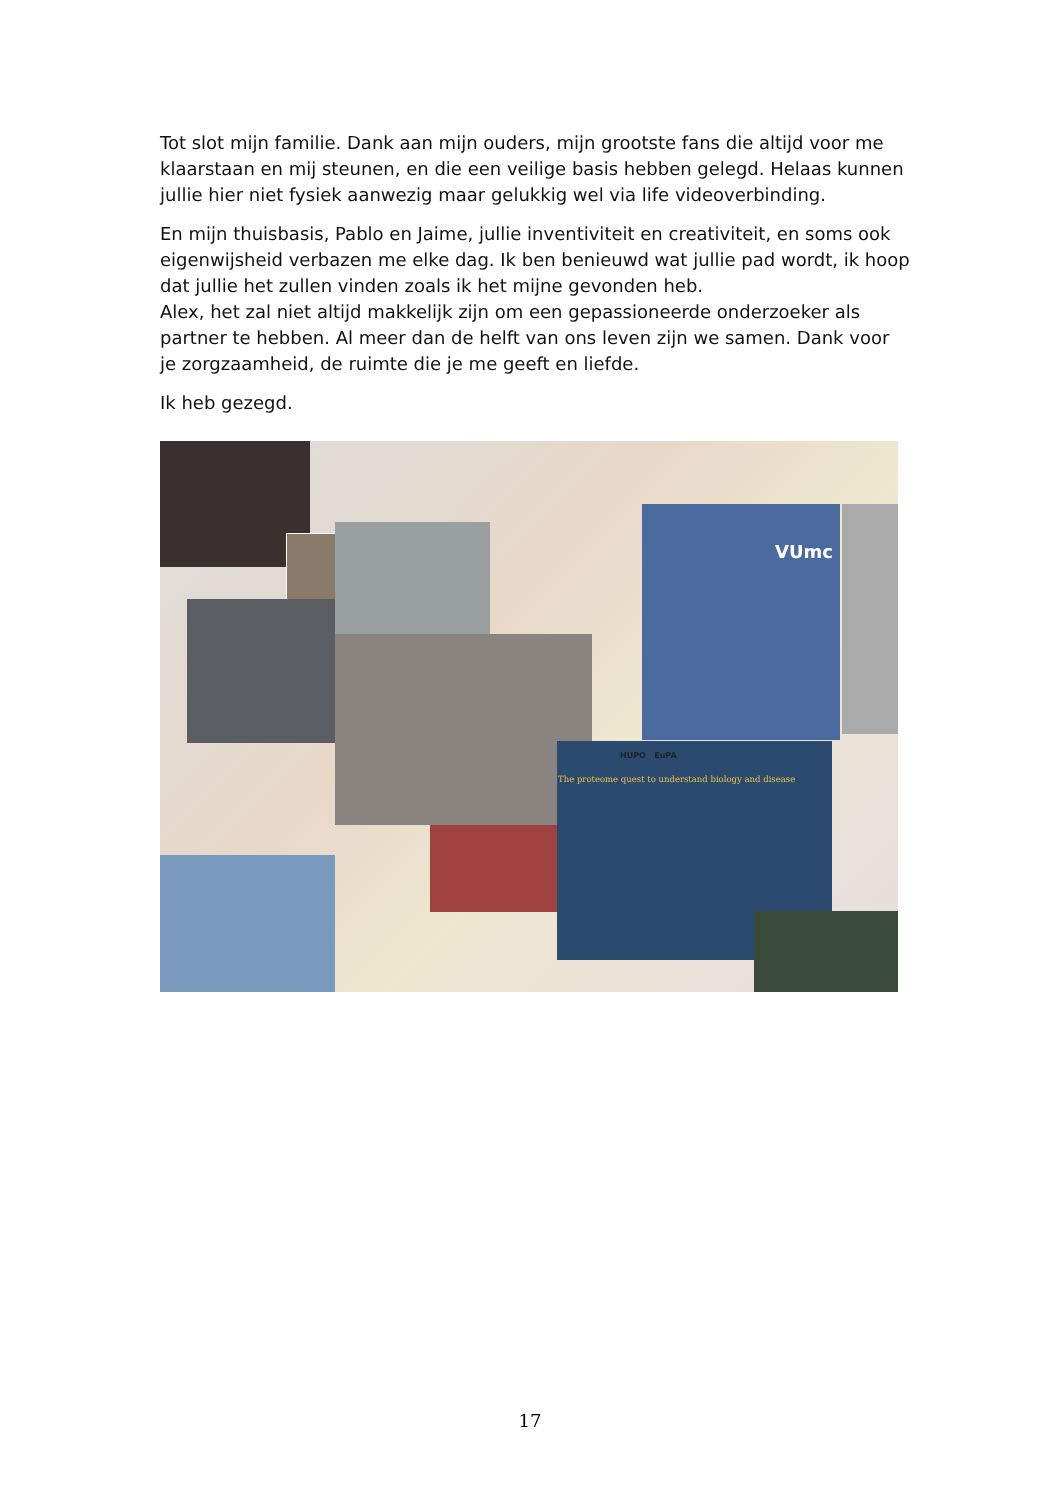Tot slot mijn familie. Dank aan mijn ouders, mijn grootste fans die altijd voor me klaarstaan en mij steunen, en die een veilige basis hebben gelegd. Helaas kunnen jullie hier niet fysiek aanwezig maar gelukkig wel via life videoverbinding.
En mijn thuisbasis, Pablo en Jaime, jullie inventiviteit en creativiteit, en soms ook eigenwijsheid verbazen me elke dag. Ik ben benieuwd wat jullie pad wordt, ik hoop dat jullie het zullen vinden zoals ik het mijne gevonden heb.
Alex, het zal niet altijd makkelijk zijn om een gepassioneerde onderzoeker als partner te hebben. Al meer dan de helft van ons leven zijn we samen. Dank voor je zorgzaamheid, de ruimte die je me geeft en liefde.
Ik heb gezegd.
VUmc
HUPO EuPA
The proteome quest to understand biology and disease
17